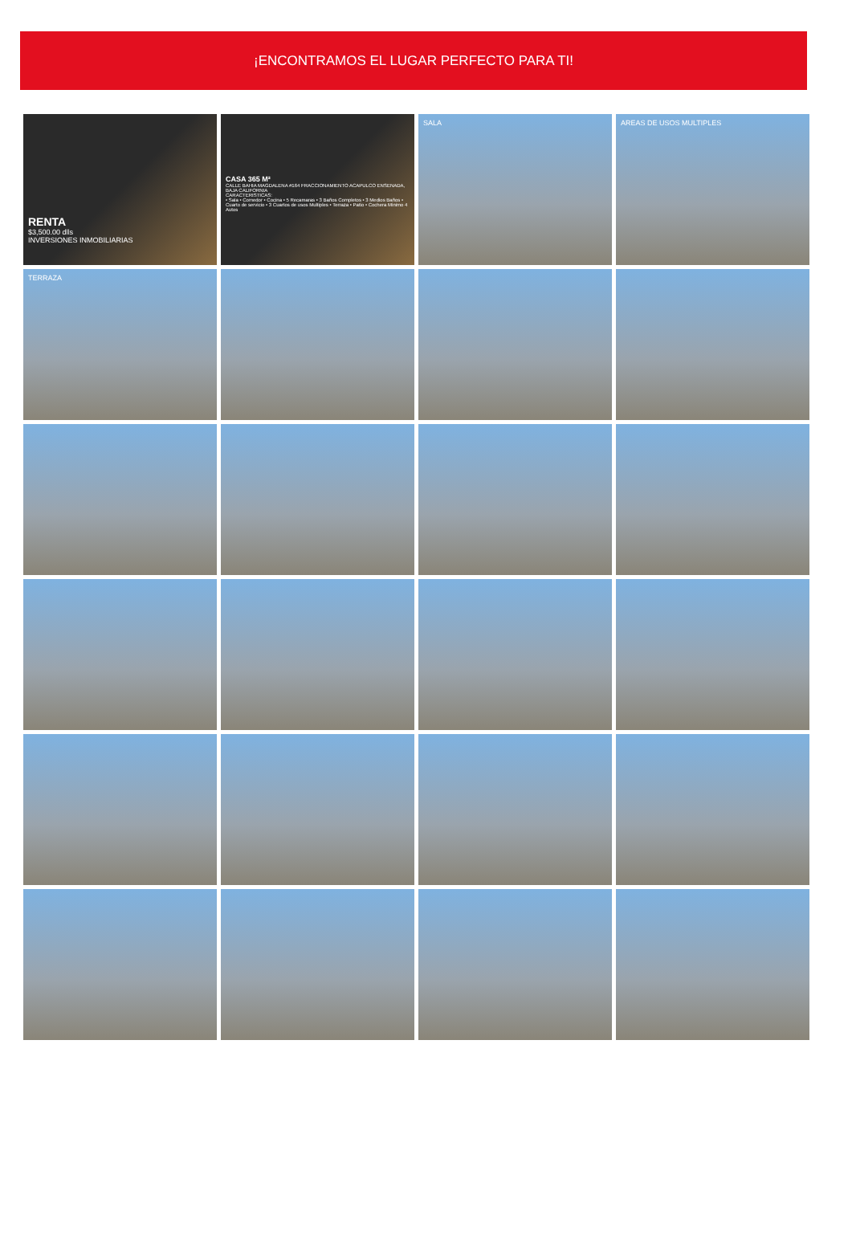¡ENCONTRAMOS EL LUGAR PERFECTO PARA TI!
RENTA
$3,500.00 dlls
INVERSIONES INMOBILIARIAS
CASA 365 M²
CALLE BAHIA MAGDALENA #164 FRACCIONAMIENTO ACAPULCO ENSENADA, BAJA CALIFORNIA
CARACTERISTICAS:
• Sala • Comedor • Cocina • 5 Recamaras • 3 Baños Completos • 3 Medios Baños • Cuarto de servicio • 3 Cuartos de usos Multiples • Terraza • Patio • Cochera Minimo 4 Autos
SALA
AREAS DE USOS MULTIPLES
TERRAZA